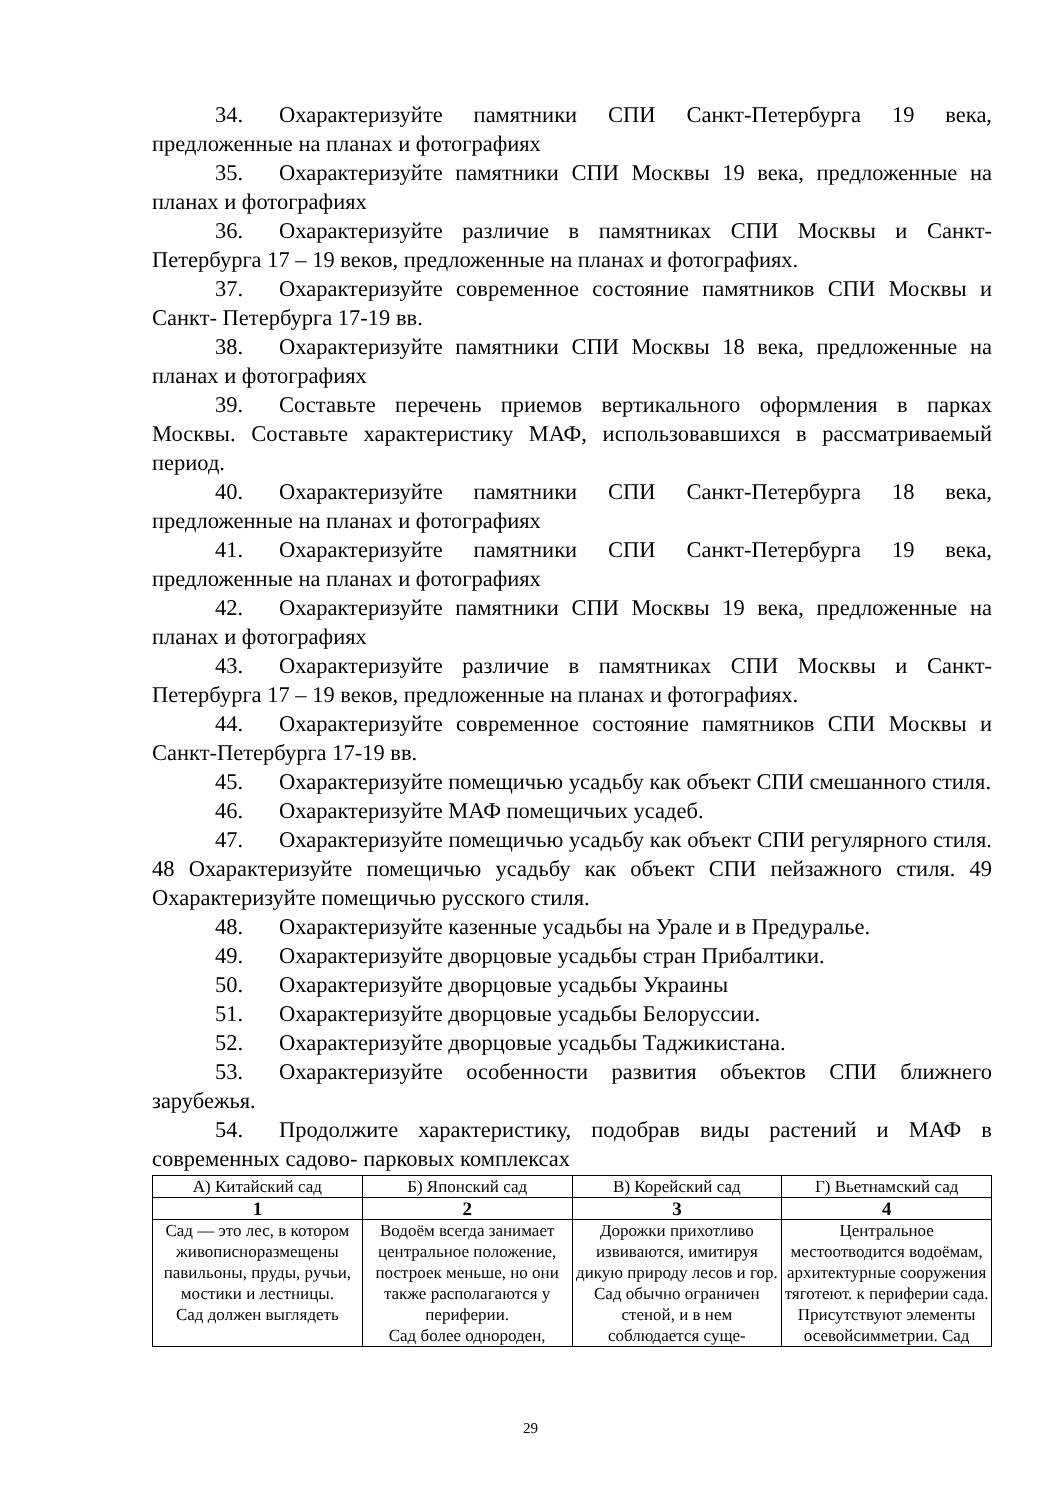34. Охарактеризуйте памятники СПИ Санкт-Петербурга 19 века, предложенные на планах и фотографиях
35. Охарактеризуйте памятники СПИ Москвы 19 века, предложенные на планах и фотографиях
36. Охарактеризуйте различие в памятниках СПИ Москвы и Санкт-Петербурга 17 – 19 веков, предложенные на планах и фотографиях.
37. Охарактеризуйте современное состояние памятников СПИ Москвы и Санкт- Петербурга 17-19 вв.
38. Охарактеризуйте памятники СПИ Москвы 18 века, предложенные на планах и фотографиях
39. Составьте перечень приемов вертикального оформления в парках Москвы. Составьте характеристику МАФ, использовавшихся в рассматриваемый период.
40. Охарактеризуйте памятники СПИ Санкт-Петербурга 18 века, предложенные на планах и фотографиях
41. Охарактеризуйте памятники СПИ Санкт-Петербурга 19 века, предложенные на планах и фотографиях
42. Охарактеризуйте памятники СПИ Москвы 19 века, предложенные на планах и фотографиях
43. Охарактеризуйте различие в памятниках СПИ Москвы и Санкт-Петербурга 17 – 19 веков, предложенные на планах и фотографиях.
44. Охарактеризуйте современное состояние памятников СПИ Москвы и Санкт-Петербурга 17-19 вв.
45. Охарактеризуйте помещичью усадьбу как объект СПИ смешанного стиля.
46. Охарактеризуйте МАФ помещичьих усадеб.
47. Охарактеризуйте помещичью усадьбу как объект СПИ регулярного стиля. 48 Охарактеризуйте помещичью усадьбу как объект СПИ пейзажного стиля. 49 Охарактеризуйте помещичью русского стиля.
48. Охарактеризуйте казенные усадьбы на Урале и в Предуралье.
49. Охарактеризуйте дворцовые усадьбы стран Прибалтики.
50. Охарактеризуйте дворцовые усадьбы Украины
51. Охарактеризуйте дворцовые усадьбы Белоруссии.
52. Охарактеризуйте дворцовые усадьбы Таджикистана.
53. Охарактеризуйте особенности развития объектов СПИ ближнего зарубежья.
54. Продолжите характеристику, подобрав виды растений и МАФ в современных садово- парковых комплексах
| А) Китайский сад | Б) Японский сад | В) Корейский сад | Г) Вьетнамский сад |
| 1 | 2 | 3 | 4 |
| Сад — это лес, в котором живописноразмещены павильоны, пруды, ручьи, мостики и лестницы. Сад должен выглядеть | Водоём всегда занимает центральное положение, построек меньше, но они также располагаются у периферии. Сад более однороден, | Дорожки прихотливо извиваются, имитируя дикую природу лесов и гор. Сад обычно ограничен стеной, и в нем соблюдается суще- | Центральное местоотводится водоёмам, архитектурные сооружения тяготеют. к периферии сада. Присутствуют элементы осевойсимметрии. Сад |
29